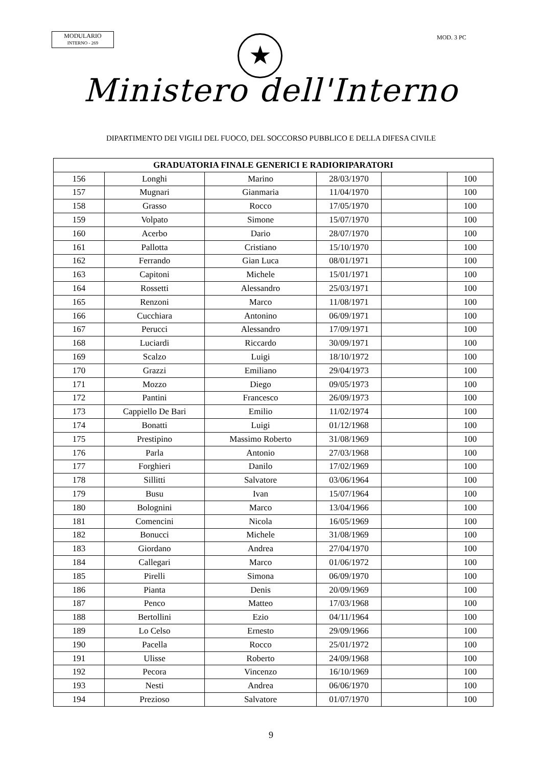MODULARIO
INTERNO - 269
★ MOD. 3 PC
Ministero dell'Interno
DIPARTIMENTO DEI VIGILI DEL FUOCO, DEL SOCCORSO PUBBLICO E DELLA DIFESA CIVILE
| GRADUATORIA FINALE GENERICI E RADIORIPARATORI | | | | | |
| --- | --- | --- | --- | --- | --- |
| 156 | Longhi | Marino | 28/03/1970 | | 100 |
| 157 | Mugnari | Gianmaria | 11/04/1970 | | 100 |
| 158 | Grasso | Rocco | 17/05/1970 | | 100 |
| 159 | Volpato | Simone | 15/07/1970 | | 100 |
| 160 | Acerbo | Dario | 28/07/1970 | | 100 |
| 161 | Pallotta | Cristiano | 15/10/1970 | | 100 |
| 162 | Ferrando | Gian Luca | 08/01/1971 | | 100 |
| 163 | Capitoni | Michele | 15/01/1971 | | 100 |
| 164 | Rossetti | Alessandro | 25/03/1971 | | 100 |
| 165 | Renzoni | Marco | 11/08/1971 | | 100 |
| 166 | Cucchiara | Antonino | 06/09/1971 | | 100 |
| 167 | Perucci | Alessandro | 17/09/1971 | | 100 |
| 168 | Luciardi | Riccardo | 30/09/1971 | | 100 |
| 169 | Scalzo | Luigi | 18/10/1972 | | 100 |
| 170 | Grazzi | Emiliano | 29/04/1973 | | 100 |
| 171 | Mozzo | Diego | 09/05/1973 | | 100 |
| 172 | Pantini | Francesco | 26/09/1973 | | 100 |
| 173 | Cappiello De Bari | Emilio | 11/02/1974 | | 100 |
| 174 | Bonatti | Luigi | 01/12/1968 | | 100 |
| 175 | Prestipino | Massimo Roberto | 31/08/1969 | | 100 |
| 176 | Parla | Antonio | 27/03/1968 | | 100 |
| 177 | Forghieri | Danilo | 17/02/1969 | | 100 |
| 178 | Sillitti | Salvatore | 03/06/1964 | | 100 |
| 179 | Busu | Ivan | 15/07/1964 | | 100 |
| 180 | Bolognini | Marco | 13/04/1966 | | 100 |
| 181 | Comencini | Nicola | 16/05/1969 | | 100 |
| 182 | Bonucci | Michele | 31/08/1969 | | 100 |
| 183 | Giordano | Andrea | 27/04/1970 | | 100 |
| 184 | Callegari | Marco | 01/06/1972 | | 100 |
| 185 | Pirelli | Simona | 06/09/1970 | | 100 |
| 186 | Pianta | Denis | 20/09/1969 | | 100 |
| 187 | Penco | Matteo | 17/03/1968 | | 100 |
| 188 | Bertollini | Ezio | 04/11/1964 | | 100 |
| 189 | Lo Celso | Ernesto | 29/09/1966 | | 100 |
| 190 | Pacella | Rocco | 25/01/1972 | | 100 |
| 191 | Ulisse | Roberto | 24/09/1968 | | 100 |
| 192 | Pecora | Vincenzo | 16/10/1969 | | 100 |
| 193 | Nesti | Andrea | 06/06/1970 | | 100 |
| 194 | Prezioso | Salvatore | 01/07/1970 | | 100 |
9